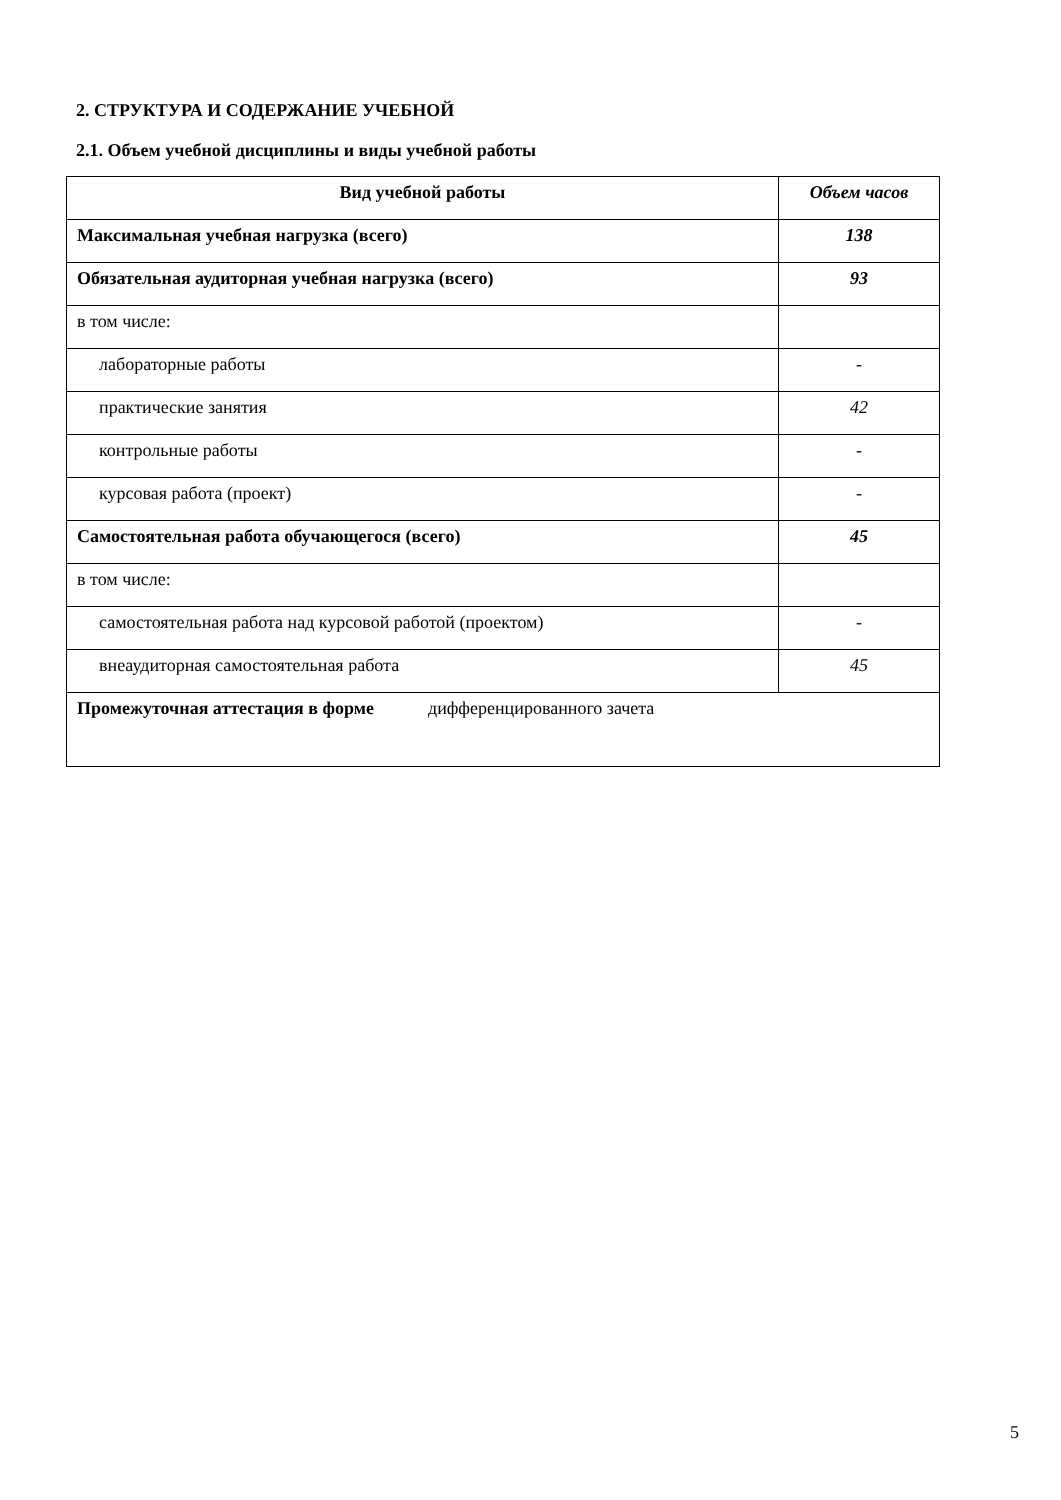2. СТРУКТУРА И СОДЕРЖАНИЕ УЧЕБНОЙ
2.1. Объем учебной дисциплины и виды учебной работы
| Вид учебной работы | Объем часов |
| --- | --- |
| Максимальная учебная нагрузка (всего) | 138 |
| Обязательная аудиторная учебная нагрузка (всего) | 93 |
| в том числе: | |
| лабораторные работы | - |
| практические занятия | 42 |
| контрольные работы | - |
| курсовая работа (проект) | - |
| Самостоятельная работа обучающегося (всего) | 45 |
| в том числе: | |
| самостоятельная работа над курсовой работой (проектом) | - |
| внеаудиторная самостоятельная работа | 45 |
| Промежуточная аттестация в форме дифференцированного зачета | |
5